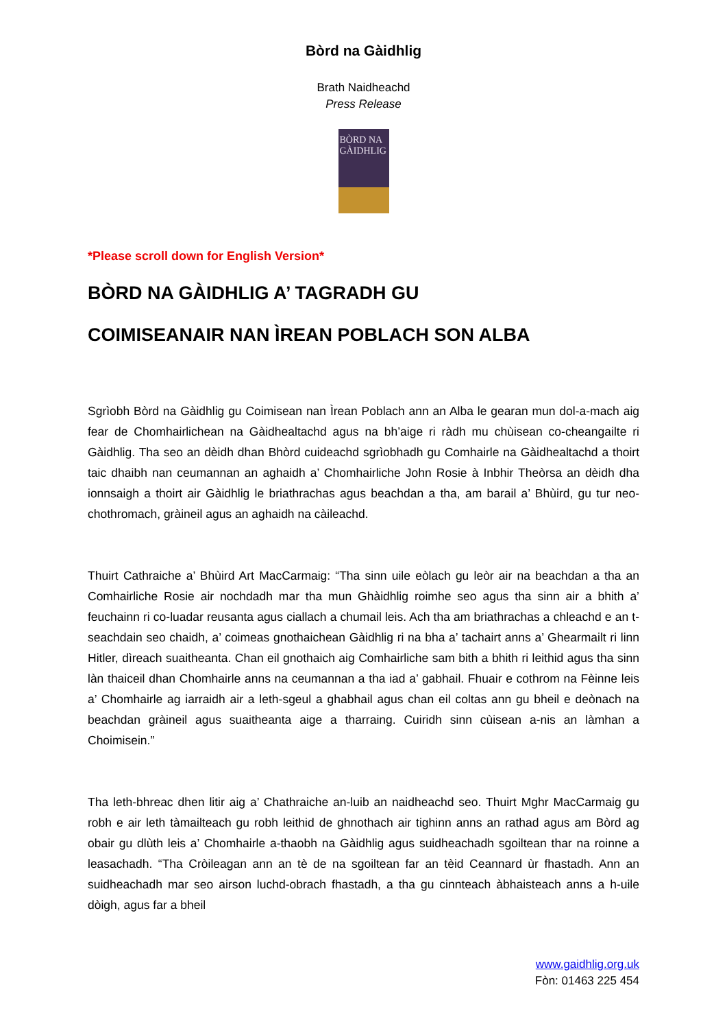Bòrd na Gàidhlig
Brath Naidheachd
Press Release
BÒRD NA
GÀIDHLIG
*Please scroll down for English Version*
BÒRD NA GÀIDHLIG A’ TAGRADH GU
COIMISEANAIR NAN ÌREAN POBLACH SON ALBA
Sgrìobh Bòrd na Gàidhlig gu Coimisean nan Ìrean Poblach ann an Alba le gearan mun dol-a-mach aig fear de Chomhairlichean na Gàidhealtachd agus na bh’aige ri ràdh mu chùisean co-cheangailte ri Gàidhlig. Tha seo an dèidh dhan Bhòrd cuideachd sgrìobhadh gu Comhairle na Gàidhealtachd a thoirt taic dhaibh nan ceumannan an aghaidh a’ Chomhairliche John Rosie à Inbhir Theòrsa an dèidh dha ionnsaigh a thoirt air Gàidhlig le briathrachas agus beachdan a tha, am barail a’ Bhùird, gu tur neo-chothromach, gràineil agus an aghaidh na càileachd.
Thuirt Cathraiche a’ Bhùird Art MacCarmaig: “Tha sinn uile eòlach gu leòr air na beachdan a tha an Comhairliche Rosie air nochdadh mar tha mun Ghàidhlig roimhe seo agus tha sinn air a bhith a’ feuchainn ri co-luadar reusanta agus ciallach a chumail leis. Ach tha am briathrachas a chleachd e an t-seachdain seo chaidh, a’ coimeas gnothaichean Gàidhlig ri na bha a’ tachairt anns a’ Ghearmailt ri linn Hitler, dìreach suaitheanta. Chan eil gnothaich aig Comhairliche sam bith a bhith ri leithid agus tha sinn làn thaiceil dhan Chomhairle anns na ceumannan a tha iad a’ gabhail. Fhuair e cothrom na Fèinne leis a’ Chomhairle ag iarraidh air a leth-sgeul a ghabhail agus chan eil coltas ann gu bheil e deònach na beachdan gràineil agus suaitheanta aige a tharraing. Cuiridh sinn cùisean a-nis an làmhan a Choimisein.”
Tha leth-bhreac dhen litir aig a’ Chathraiche an-luib an naidheachd seo. Thuirt Mghr MacCarmaig gu robh e air leth tàmailteach gu robh leithid de ghnothach air tighinn anns an rathad agus am Bòrd ag obair gu dlùth leis a’ Chomhairle a-thaobh na Gàidhlig agus suidheachadh sgoiltean thar na roinne a leasachadh. “Tha Cròileagan ann an tè de na sgoiltean far an tèid Ceannard ùr fhastadh. Ann an suidheachadh mar seo airson luchd-obrach fhastadh, a tha gu cinnteach àbhaisteach anns a h-uile dòigh, agus far a bheil
www.gaidhlig.org.uk
Fòn: 01463 225 454